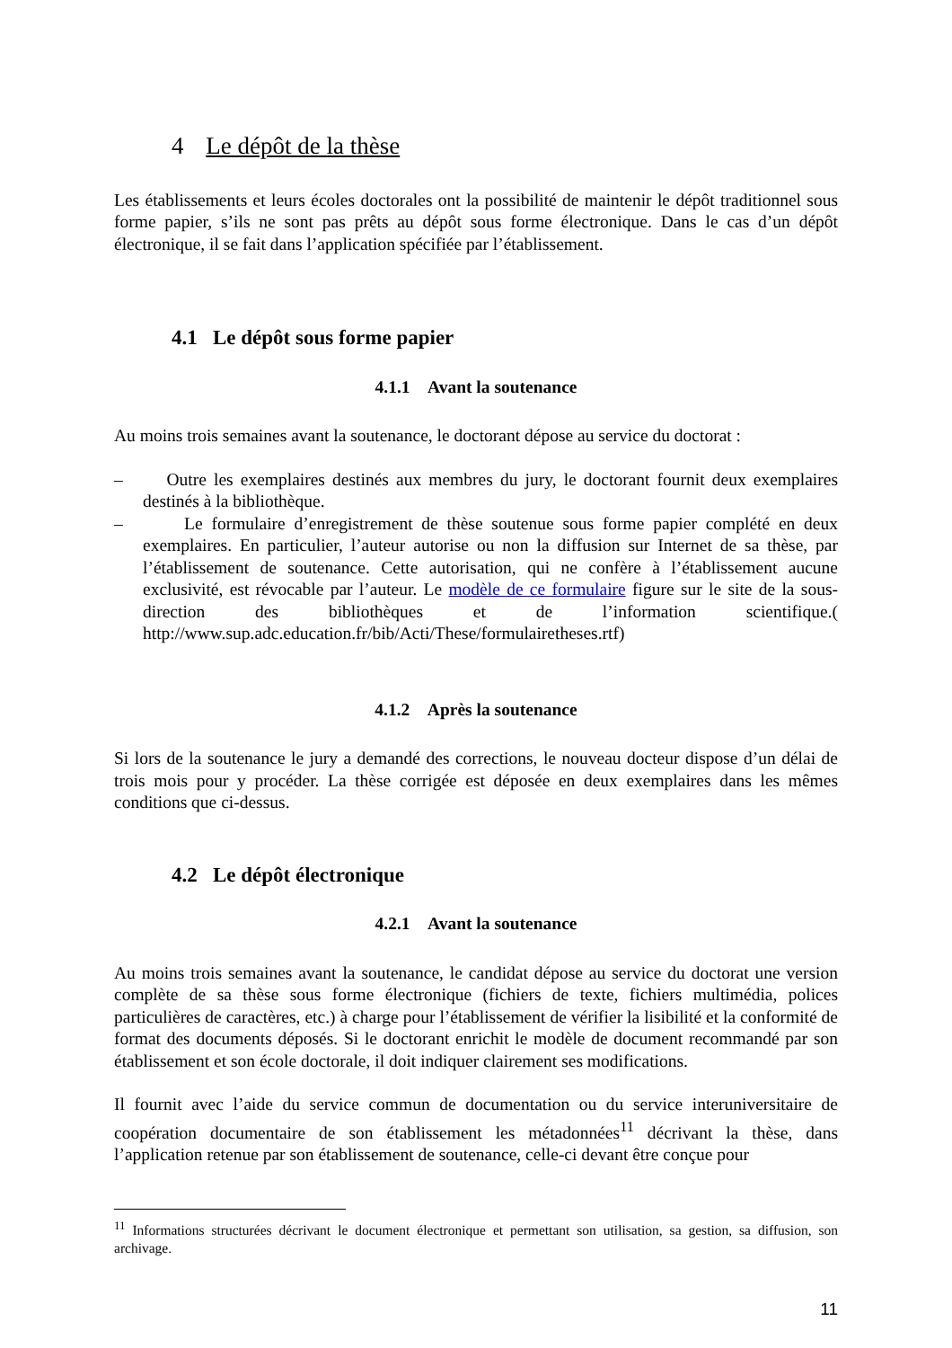4 Le dépôt de la thèse
Les établissements et leurs écoles doctorales ont la possibilité de maintenir le dépôt traditionnel sous forme papier, s’ils ne sont pas prêts au dépôt sous forme électronique. Dans le cas d’un dépôt électronique, il se fait dans l’application spécifiée par l’établissement.
4.1 Le dépôt sous forme papier
4.1.1 Avant la soutenance
Au moins trois semaines avant la soutenance, le doctorant dépose au service du doctorat :
– Outre les exemplaires destinés aux membres du jury, le doctorant fournit deux exemplaires destinés à la bibliothèque.
– Le formulaire d’enregistrement de thèse soutenue sous forme papier complété en deux exemplaires. En particulier, l’auteur autorise ou non la diffusion sur Internet de sa thèse, par l’établissement de soutenance. Cette autorisation, qui ne confère à l’établissement aucune exclusivité, est révocable par l’auteur. Le modèle de ce formulaire figure sur le site de la sous-direction des bibliothèques et de l’information scientifique.( http://www.sup.adc.education.fr/bib/Acti/These/formulairetheses.rtf)
4.1.2 Après la soutenance
Si lors de la soutenance le jury a demandé des corrections, le nouveau docteur dispose d’un délai de trois mois pour y procéder. La thèse corrigée est déposée en deux exemplaires dans les mêmes conditions que ci-dessus.
4.2 Le dépôt électronique
4.2.1 Avant la soutenance
Au moins trois semaines avant la soutenance, le candidat dépose au service du doctorat une version complète de sa thèse sous forme électronique (fichiers de texte, fichiers multimédia, polices particulières de caractères, etc.) à charge pour l’établissement de vérifier la lisibilité et la conformité de format des documents déposés. Si le doctorant enrichit le modèle de document recommandé par son établissement et son école doctorale, il doit indiquer clairement ses modifications.
Il fournit avec l’aide du service commun de documentation ou du service interuniversitaire de coopération documentaire de son établissement les métadonnées<sup>11</sup> décrivant la thèse, dans l’application retenue par son établissement de soutenance, celle-ci devant être conçue pour
<sup>11</sup> Informations structurées décrivant le document électronique et permettant son utilisation, sa gestion, sa diffusion, son archivage.
11